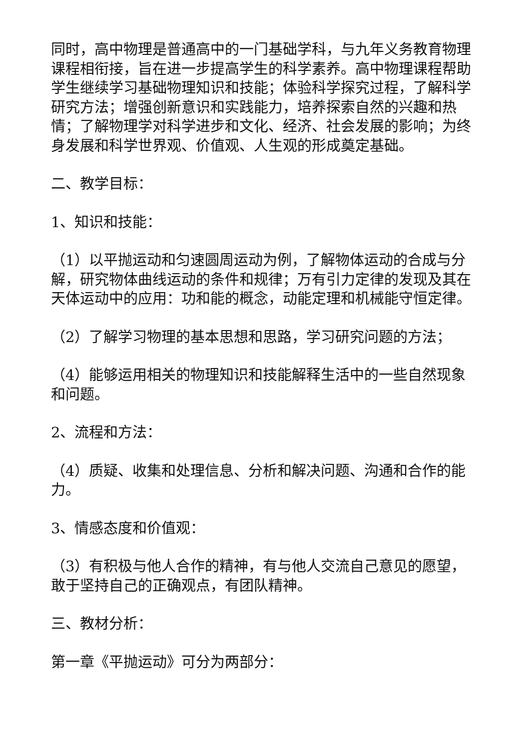同时，高中物理是普通高中的一门基础学科，与九年义务教育物理课程相衔接，旨在进一步提高学生的科学素养。高中物理课程帮助学生继续学习基础物理知识和技能；体验科学探究过程，了解科学研究方法；增强创新意识和实践能力，培养探索自然的兴趣和热情；了解物理学对科学进步和文化、经济、社会发展的影响；为终身发展和科学世界观、价值观、人生观的形成奠定基础。
二、教学目标：
1、知识和技能：
（1）以平抛运动和匀速圆周运动为例，了解物体运动的合成与分解，研究物体曲线运动的条件和规律；万有引力定律的发现及其在天体运动中的应用：功和能的概念，动能定理和机械能守恒定律。
（2）了解学习物理的基本思想和思路，学习研究问题的方法；
（4）能够运用相关的物理知识和技能解释生活中的一些自然现象和问题。
2、流程和方法：
（4）质疑、收集和处理信息、分析和解决问题、沟通和合作的能力。
3、情感态度和价值观：
（3）有积极与他人合作的精神，有与他人交流自己意见的愿望，敢于坚持自己的正确观点，有团队精神。
三、教材分析：
第一章《平抛运动》可分为两部分：